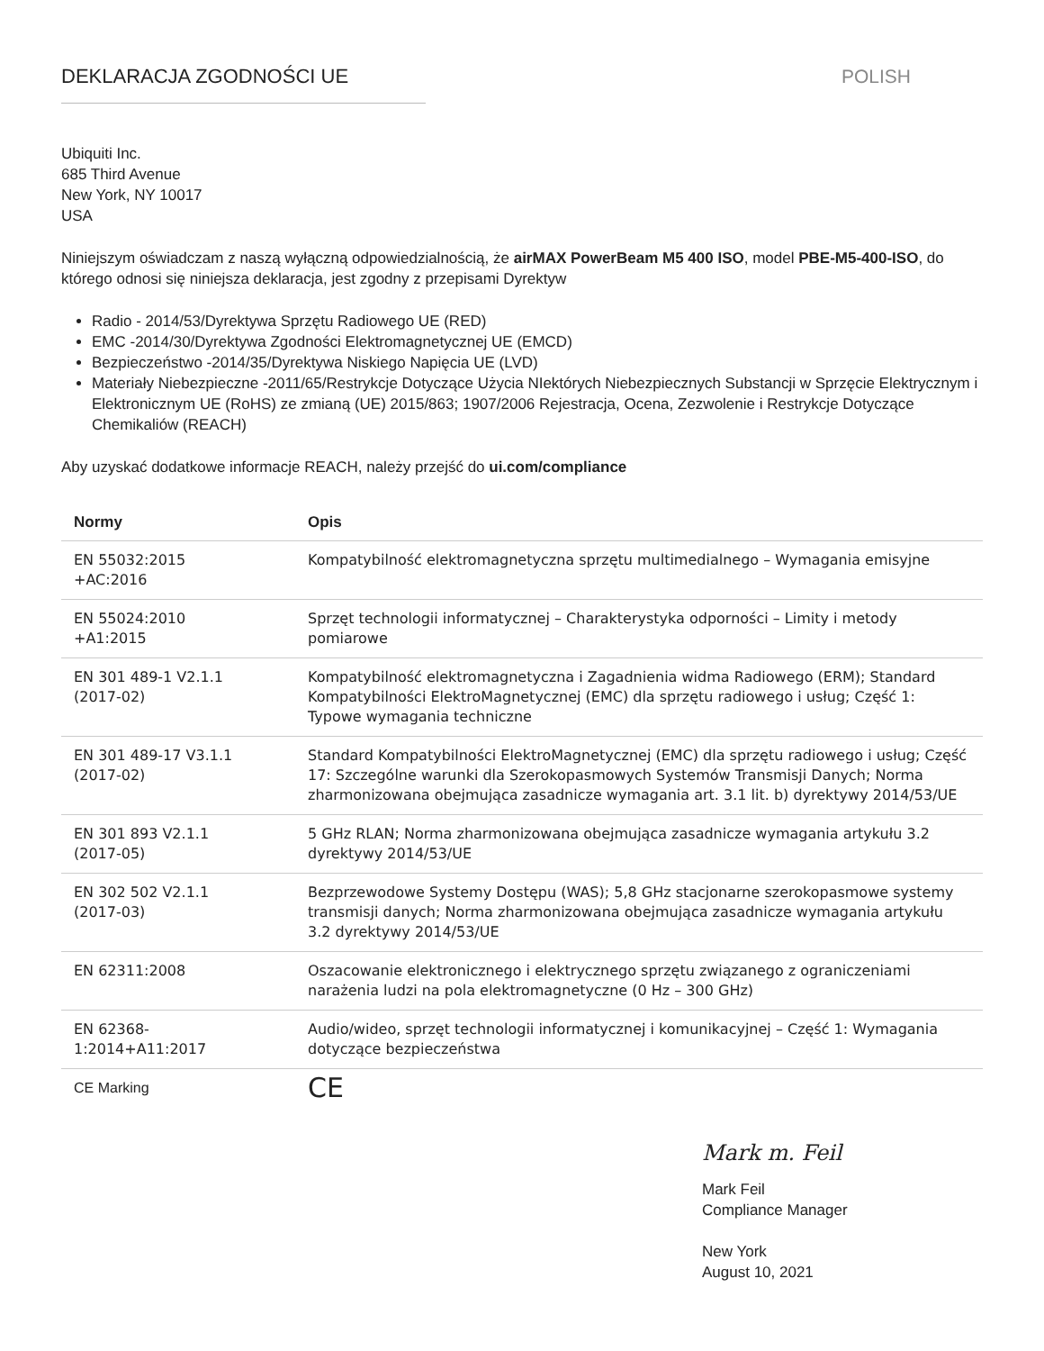DEKLARACJA ZGODNOŚCI UE POLISH
Ubiquiti Inc.
685 Third Avenue
New York, NY 10017
USA
Niniejszym oświadczam z naszą wyłączną odpowiedzialnością, że airMAX PowerBeam M5 400 ISO, model PBE-M5-400-ISO, do którego odnosi się niniejsza deklaracja, jest zgodny z przepisami Dyrektyw
Radio - 2014/53/Dyrektywa Sprzętu Radiowego UE (RED)
EMC -2014/30/Dyrektywa Zgodności Elektromagnetycznej UE (EMCD)
Bezpieczeństwo -2014/35/Dyrektywa Niskiego Napięcia UE (LVD)
Materiały Niebezpieczne -2011/65/Restrykcje Dotyczące Użycia NIektórych Niebezpiecznych Substancji w Sprzęcie Elektrycznym i Elektronicznym UE (RoHS) ze zmianą (UE) 2015/863; 1907/2006 Rejestracja, Ocena, Zezwolenie i Restrykcje Dotyczące Chemikaliów (REACH)
Aby uzyskać dodatkowe informacje REACH, należy przejść do ui.com/compliance
| Normy | Opis |
| --- | --- |
| EN 55032:2015 +AC:2016 | Kompatybilność elektromagnetyczna sprzętu multimedialnego – Wymagania emisyjne |
| EN 55024:2010 +A1:2015 | Sprzęt technologii informatycznej – Charakterystyka odporności – Limity i metody pomiarowe |
| EN 301 489-1 V2.1.1 (2017-02) | Kompatybilność elektromagnetyczna i Zagadnienia widma Radiowego (ERM); Standard Kompatybilności ElektroMagnetycznej (EMC) dla sprzętu radiowego i usług; Część 1: Typowe wymagania techniczne |
| EN 301 489-17 V3.1.1 (2017-02) | Standard Kompatybilności ElektroMagnetycznej (EMC) dla sprzętu radiowego i usług; Część 17: Szczególne warunki dla Szerokopasmowych Systemów Transmisji Danych; Norma zharmonizowana obejmująca zasadnicze wymagania art. 3.1 lit. b) dyrektywy 2014/53/UE |
| EN 301 893 V2.1.1 (2017-05) | 5 GHz RLAN; Norma zharmonizowana obejmująca zasadnicze wymagania artykułu 3.2 dyrektywy 2014/53/UE |
| EN 302 502 V2.1.1 (2017-03) | Bezprzewodowe Systemy Dostępu (WAS); 5,8 GHz stacjonarne szerokopasmowe systemy transmisji danych; Norma zharmonizowana obejmująca zasadnicze wymagania artykułu 3.2 dyrektywy 2014/53/UE |
| EN 62311:2008 | Oszacowanie elektronicznego i elektrycznego sprzętu związanego z ograniczeniami narażenia ludzi na pola elektromagnetyczne (0 Hz – 300 GHz) |
| EN 62368- 1:2014+A11:2017 | Audio/wideo, sprzęt technologii informatycznej i komunikacyjnej – Część 1: Wymagania dotyczące bezpieczeństwa |
| CE Marking | CE |
Mark m. Feil
Mark Feil
Compliance Manager
New York
August 10, 2021